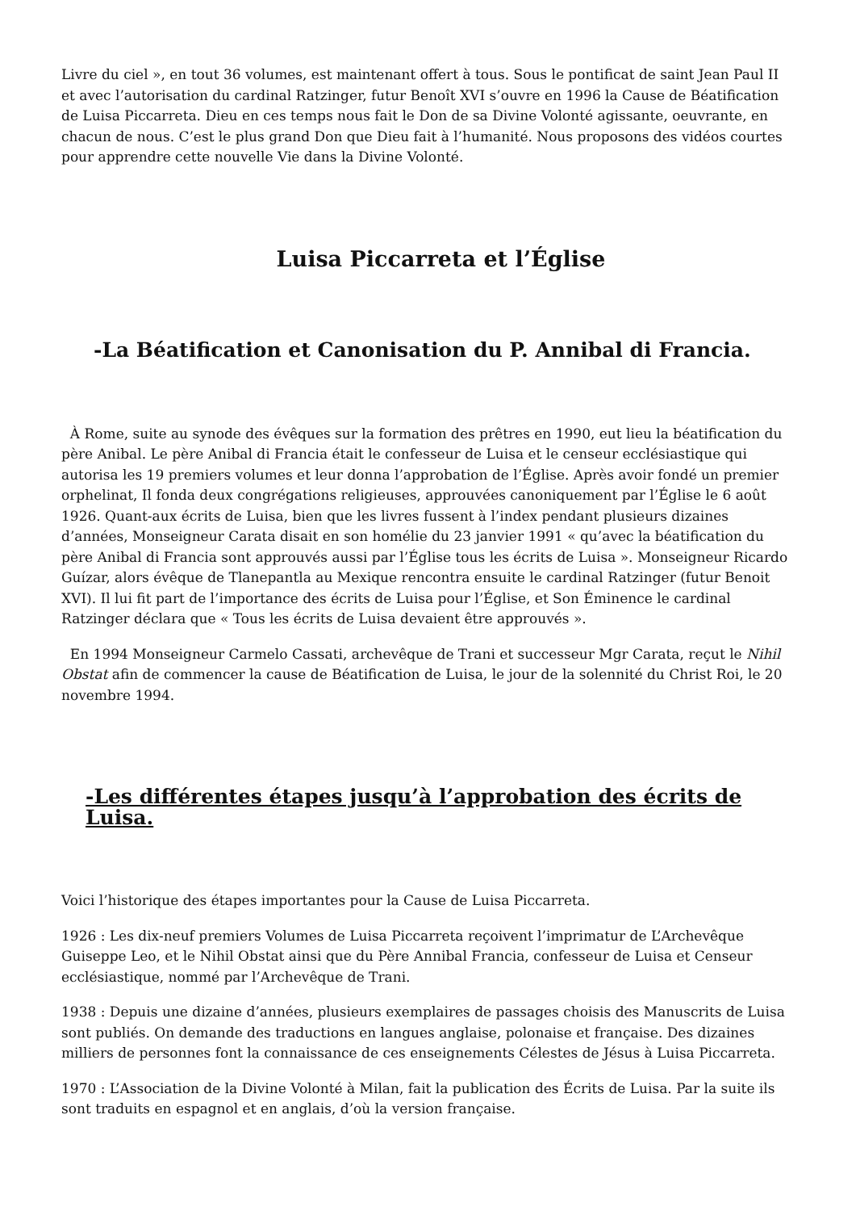Livre du ciel », en tout 36 volumes, est maintenant offert à tous. Sous le pontificat de saint Jean Paul II et avec l’autorisation du cardinal Ratzinger, futur Benoît XVI s’ouvre en 1996 la Cause de Béatification de Luisa Piccarreta. Dieu en ces temps nous fait le Don de sa Divine Volonté agissante, oeuvrante, en chacun de nous. C’est le plus grand Don que Dieu fait à l’humanité. Nous proposons des vidéos courtes pour apprendre cette nouvelle Vie dans la Divine Volonté.
Luisa Piccarreta et l’Église
-La Béatification et Canonisation du P. Annibal di Francia.
À Rome, suite au synode des évêques sur la formation des prêtres en 1990, eut lieu la béatification du père Anibal. Le père Anibal di Francia était le confesseur de Luisa et le censeur ecclésiastique qui autorisa les 19 premiers volumes et leur donna l’approbation de l’Église. Après avoir fondé un premier orphelinat, Il fonda deux congrégations religieuses, approuvées canoniquement par l’Église le 6 août 1926. Quant-aux écrits de Luisa, bien que les livres fussent à l’index pendant plusieurs dizaines d’années, Monseigneur Carata disait en son homélie du 23 janvier 1991 « qu’avec la béatification du père Anibal di Francia sont approuvés aussi par l’Église tous les écrits de Luisa ». Monseigneur Ricardo Guízar, alors évêque de Tlanepantla au Mexique rencontra ensuite le cardinal Ratzinger (futur Benoit XVI). Il lui fit part de l’importance des écrits de Luisa pour l’Église, et Son Éminence le cardinal Ratzinger déclara que « Tous les écrits de Luisa devaient être approuvés ».
En 1994 Monseigneur Carmelo Cassati, archevêque de Trani et successeur Mgr Carata, reçut le Nihil Obstat afin de commencer la cause de Béatification de Luisa, le jour de la solennité du Christ Roi, le 20 novembre 1994.
-Les différentes étapes jusqu’à l’approbation des écrits de Luisa.
Voici l’historique des étapes importantes pour la Cause de Luisa Piccarreta.
1926 : Les dix-neuf premiers Volumes de Luisa Piccarreta reçoivent l’imprimatur de L’Archevêque Guiseppe Leo, et le Nihil Obstat ainsi que du Père Annibal Francia, confesseur de Luisa et Censeur ecclésiastique, nommé par l’Archevêque de Trani.
1938 : Depuis une dizaine d’années, plusieurs exemplaires de passages choisis des Manuscrits de Luisa sont publiés. On demande des traductions en langues anglaise, polonaise et française. Des dizaines milliers de personnes font la connaissance de ces enseignements Célestes de Jésus à Luisa Piccarreta.
1970 : L’Association de la Divine Volonté à Milan, fait la publication des Écrits de Luisa. Par la suite ils sont traduits en espagnol et en anglais, d’où la version française.